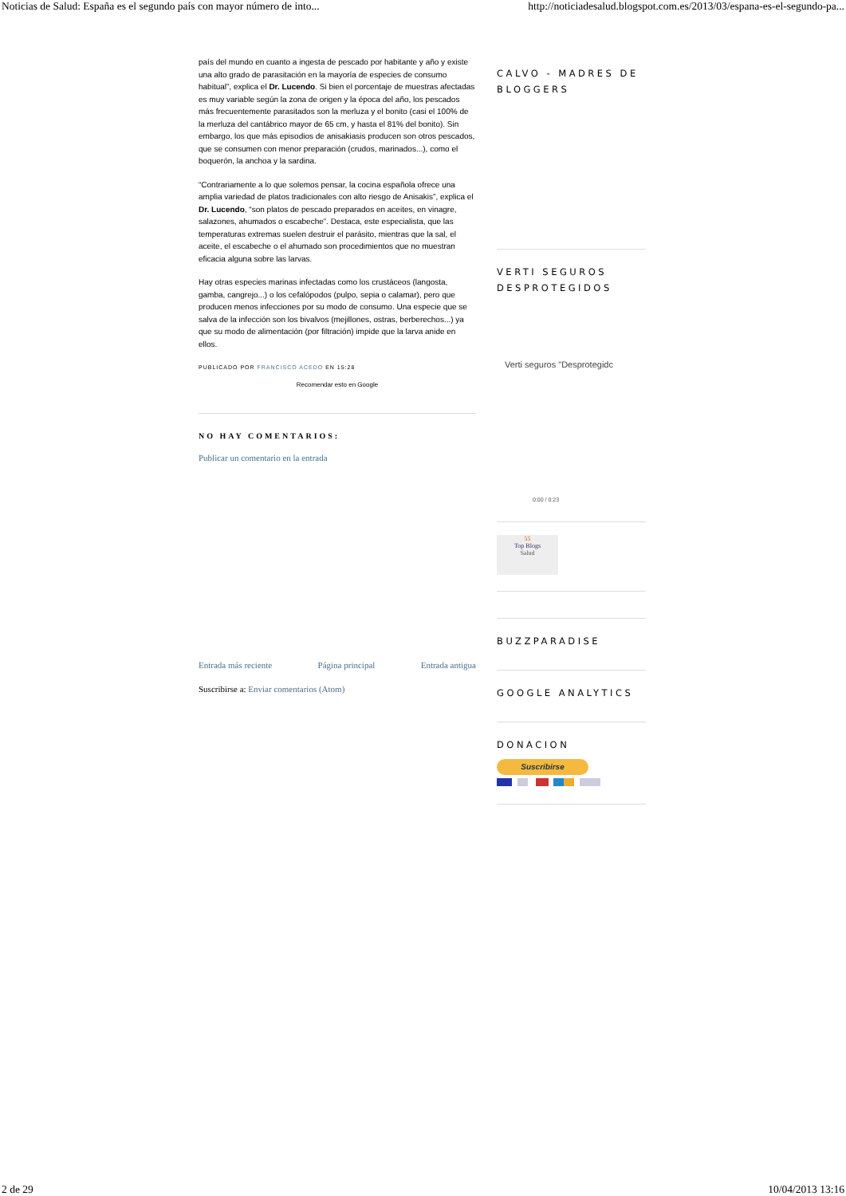Noticias de Salud: España es el segundo país con mayor número de into... http://noticiadesalud.blogspot.com.es/2013/03/espana-es-el-segundo-pa...
país del mundo en cuanto a ingesta de pescado por habitante y año y existe una alto grado de parasitación en la mayoría de especies de consumo habitual”, explica el Dr. Lucendo. Si bien el porcentaje de muestras afectadas es muy variable según la zona de origen y la época del año, los pescados más frecuentemente parasitados son la merluza y el bonito (casi el 100% de la merluza del cantábrico mayor de 65 cm, y hasta el 81% del bonito). Sin embargo, los que más episodios de anisakiasis producen son otros pescados, que se consumen con menor preparación (crudos, marinados...), como el boquerón, la anchoa y la sardina.
“Contrariamente a lo que solemos pensar, la cocina española ofrece una amplia variedad de platos tradicionales con alto riesgo de Anisakis”, explica el Dr. Lucendo, “son platos de pescado preparados en aceites, en vinagre, salazones, ahumados o escabeche”. Destaca, este especialista, que las temperaturas extremas suelen destruir el parásito, mientras que la sal, el aceite, el escabeche o el ahumado son procedimientos que no muestran eficacia alguna sobre las larvas.
Hay otras especies marinas infectadas como los crustáceos (langosta, gamba, cangrejo...) o los cefalópodos (pulpo, sepia o calamar), pero que producen menos infecciones por su modo de consumo. Una especie que se salva de la infección son los bivalvos (mejillones, ostras, berberechos...) ya que su modo de alimentación (por filtración) impide que la larva anide en ellos.
PUBLICADO POR FRANCISCO ACEDO EN 15:28
Recomendar esto en Google
NO HAY COMENTARIOS:
Publicar un comentario en la entrada
Entrada más reciente Página principal Entrada antigua
Suscribirse a: Enviar comentarios (Atom)
CALVO - MADRES DE BLOGGERS
VERTI SEGUROS DESPROTEGIDOS
Verti seguros "Desprotegidc
0:00 / 0:23
55
Top Blogs
Salud
BUZZPARADISE
GOOGLE ANALYTICS
DONACION
Suscribirse
2 de 29 10/04/2013 13:16